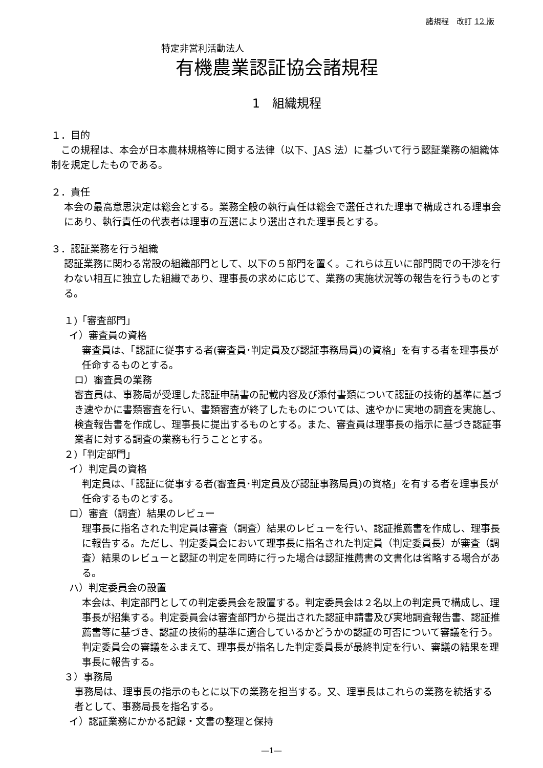諸規程　改訂 12 版
特定非営利活動法人
有機農業認証協会諸規程
1　組織規程
１．目的
　この規程は、本会が日本農林規格等に関する法律（以下、JAS 法）に基づいて行う認証業務の組織体制を規定したものである。
２．責任
本会の最高意思決定は総会とする。業務全般の執行責任は総会で選任された理事で構成される理事会にあり、執行責任の代表者は理事の互選により選出された理事長とする。
３．認証業務を行う組織
認証業務に関わる常設の組織部門として、以下の５部門を置く。これらは互いに部門間での干渉を行わない相互に独立した組織であり、理事長の求めに応じて、業務の実施状況等の報告を行うものとする。
１)「審査部門」
イ）審査員の資格
審査員は、「認証に従事する者(審査員･判定員及び認証事務局員)の資格」を有する者を理事長が任命するものとする。
ロ）審査員の業務
審査員は、事務局が受理した認証申請書の記載内容及び添付書類について認証の技術的基準に基づき速やかに書類審査を行い、書類審査が終了したものについては、速やかに実地の調査を実施し、検査報告書を作成し、理事長に提出するものとする。また、審査員は理事長の指示に基づき認証事業者に対する調査の業務も行うこととする。
２)「判定部門」
イ）判定員の資格
判定員は、「認証に従事する者(審査員･判定員及び認証事務局員)の資格」を有する者を理事長が任命するものとする。
ロ）審査（調査）結果のレビュー
理事長に指名された判定員は審査（調査）結果のレビューを行い、認証推薦書を作成し、理事長に報告する。ただし、判定委員会において理事長に指名された判定員（判定委員長）が審査（調査）結果のレビューと認証の判定を同時に行った場合は認証推薦書の文書化は省略する場合がある。
ハ）判定委員会の設置
本会は、判定部門としての判定委員会を設置する。判定委員会は２名以上の判定員で構成し、理事長が招集する。判定委員会は審査部門から提出された認証申請書及び実地調査報告書、認証推薦書等に基づき、認証の技術的基準に適合しているかどうかの認証の可否について審議を行う。判定委員会の審議をふまえて、理事長が指名した判定委員長が最終判定を行い、審議の結果を理事長に報告する。
３）事務局
事務局は、理事長の指示のもとに以下の業務を担当する。又、理事長はこれらの業務を統括する者として、事務局長を指名する。
イ）認証業務にかかる記録・文書の整理と保持
―1―